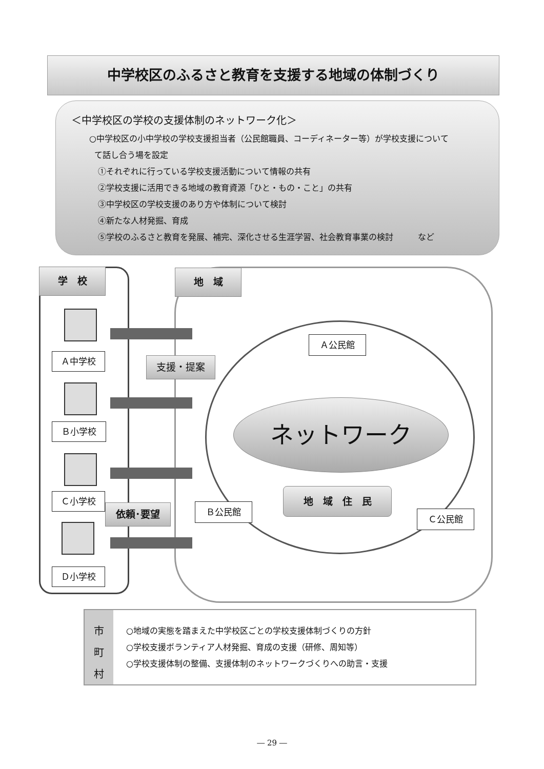中学校区のふるさと教育を支援する地域の体制づくり
＜中学校区の学校の支援体制のネットワーク化＞
○中学校区の小中学校の学校支援担当者（公民館職員、コーディネーター等）が学校支援について
て話し合う場を設定
①それぞれに行っている学校支援活動について情報の共有
②学校支援に活用できる地域の教育資源「ひと・もの・こと」の共有
③中学校区の学校支援のあり方や体制について検討
④新たな人材発掘、育成
⑤学校のふるさと教育を発展、補完、深化させる生涯学習、社会教育事業の検討　　　など
学　校 地　域
Ａ中学校 支援・提案
Ｂ小学校
Ｃ小学校
依頼･要望
Ｄ小学校
Ａ公民館
ネットワーク
Ｂ公民館
地　域　住　民
Ｃ公民館
市
町
村
○地域の実態を踏まえた中学校区ごとの学校支援体制づくりの方針
○学校支援ボランティア人材発掘、育成の支援（研修、周知等）
○学校支援体制の整備、支援体制のネットワークづくりへの助言・支援
― 29 ―